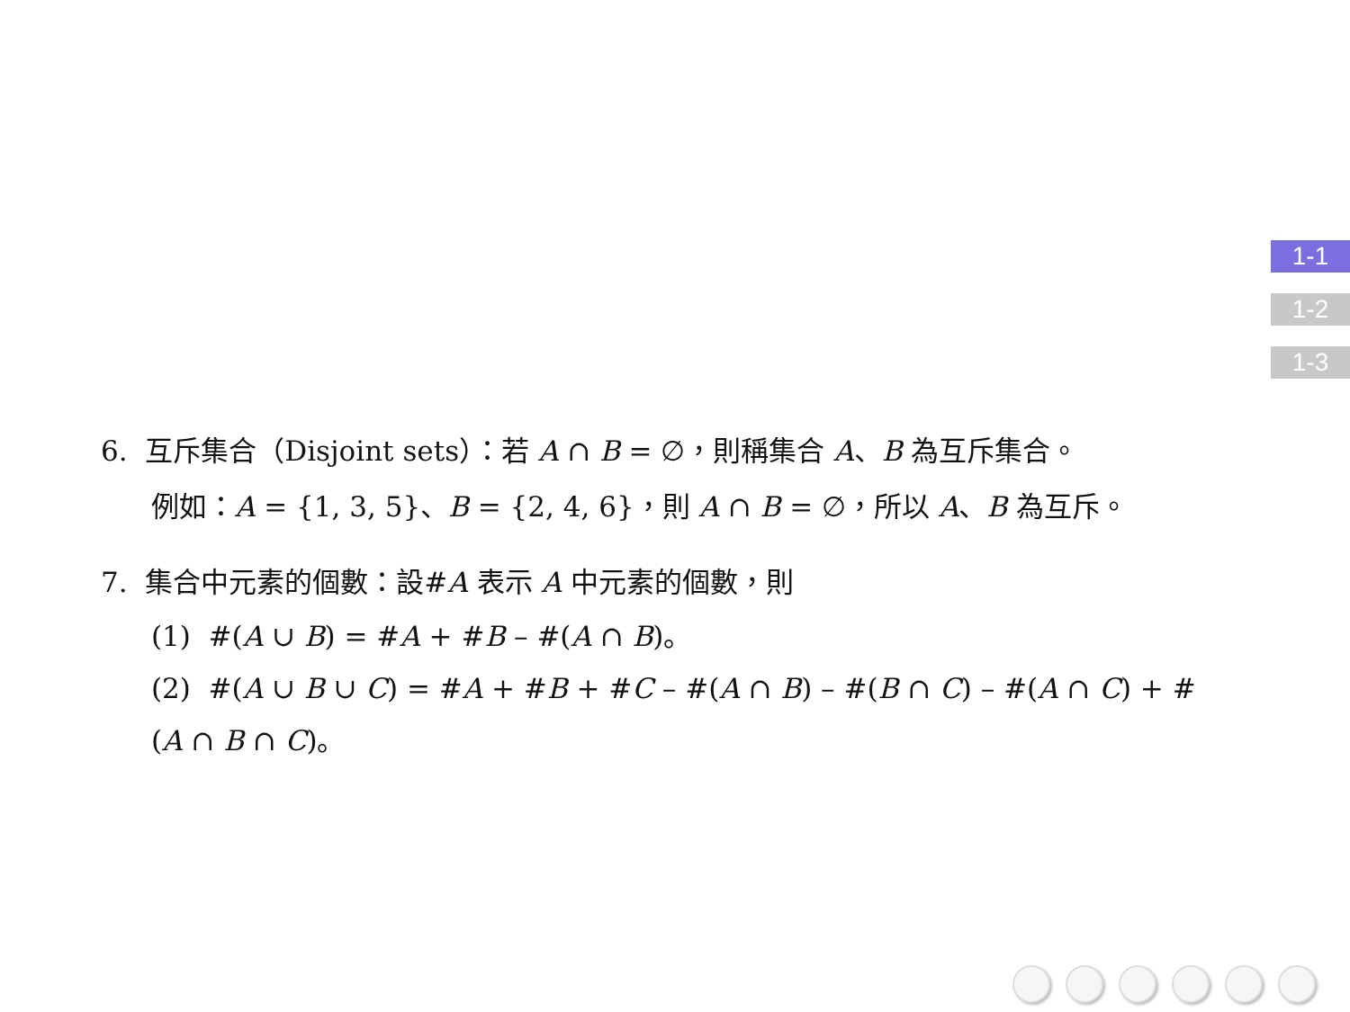1-1
1-2
1-3
6. 互斥集合（Disjoint sets）：若 A ∩ B = ∅，則稱集合 A、B 為互斥集合。
例如：A = {1, 3, 5}、B = {2, 4, 6}，則 A ∩ B = ∅，所以 A、B 為互斥。
7. 集合中元素的個數：設#A 表示 A 中元素的個數，則
(1) #(A ∪ B) = #A + #B – #(A ∩ B)。
(2) #(A ∪ B ∪ C) = #A + #B + #C – #(A ∩ B) – #(B ∩ C) – #(A ∩ C) + #(A ∩ B ∩ C)。